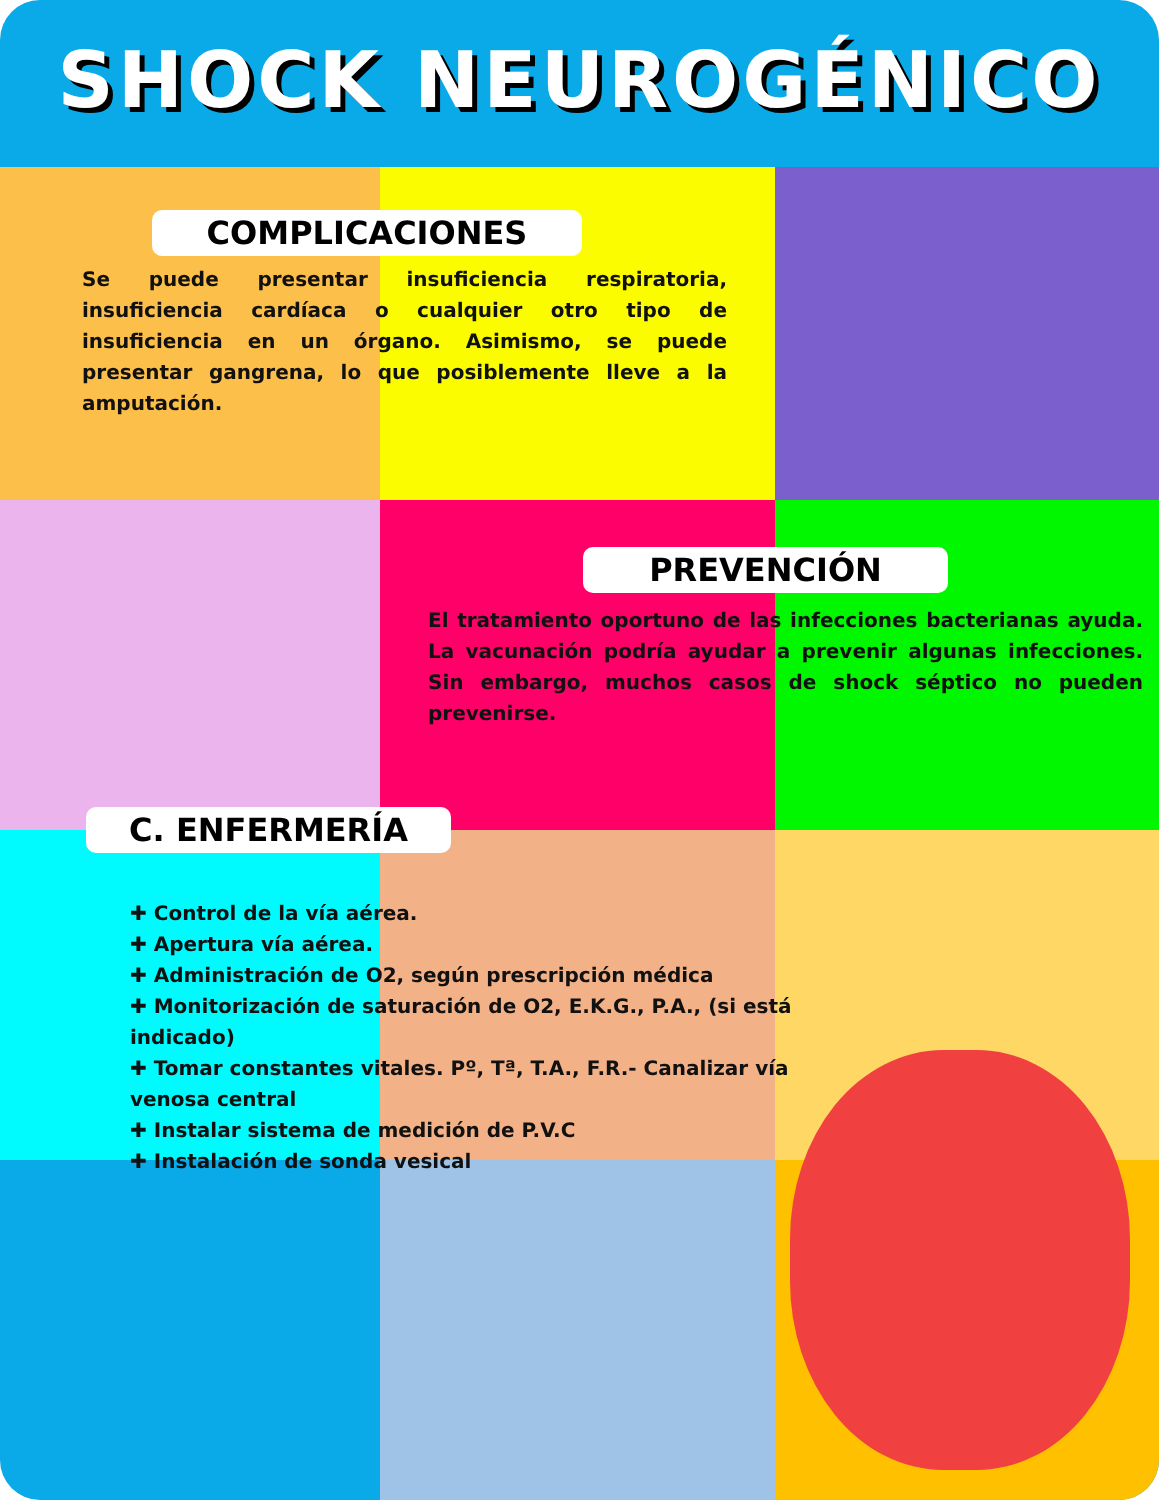SHOCK NEUROGÉNICO
COMPLICACIONES
Se puede presentar insuficiencia respiratoria, insuficiencia cardíaca o cualquier otro tipo de insuficiencia en un órgano. Asimismo, se puede presentar gangrena, lo que posiblemente lleve a la amputación.
PREVENCIÓN
El tratamiento oportuno de las infecciones bacterianas ayuda. La vacunación podría ayudar a prevenir algunas infecciones. Sin embargo, muchos casos de shock séptico no pueden prevenirse.
C. ENFERMERÍA
✚ Control de la vía aérea.
✚ Apertura vía aérea.
✚ Administración de O2, según prescripción médica
✚ Monitorización de saturación de O2, E.K.G., P.A., (si está indicado)
✚ Tomar constantes vitales. Pº, Tª, T.A., F.R.- Canalizar vía venosa central
✚ Instalar sistema de medición de P.V.C
✚ Instalación de sonda vesical